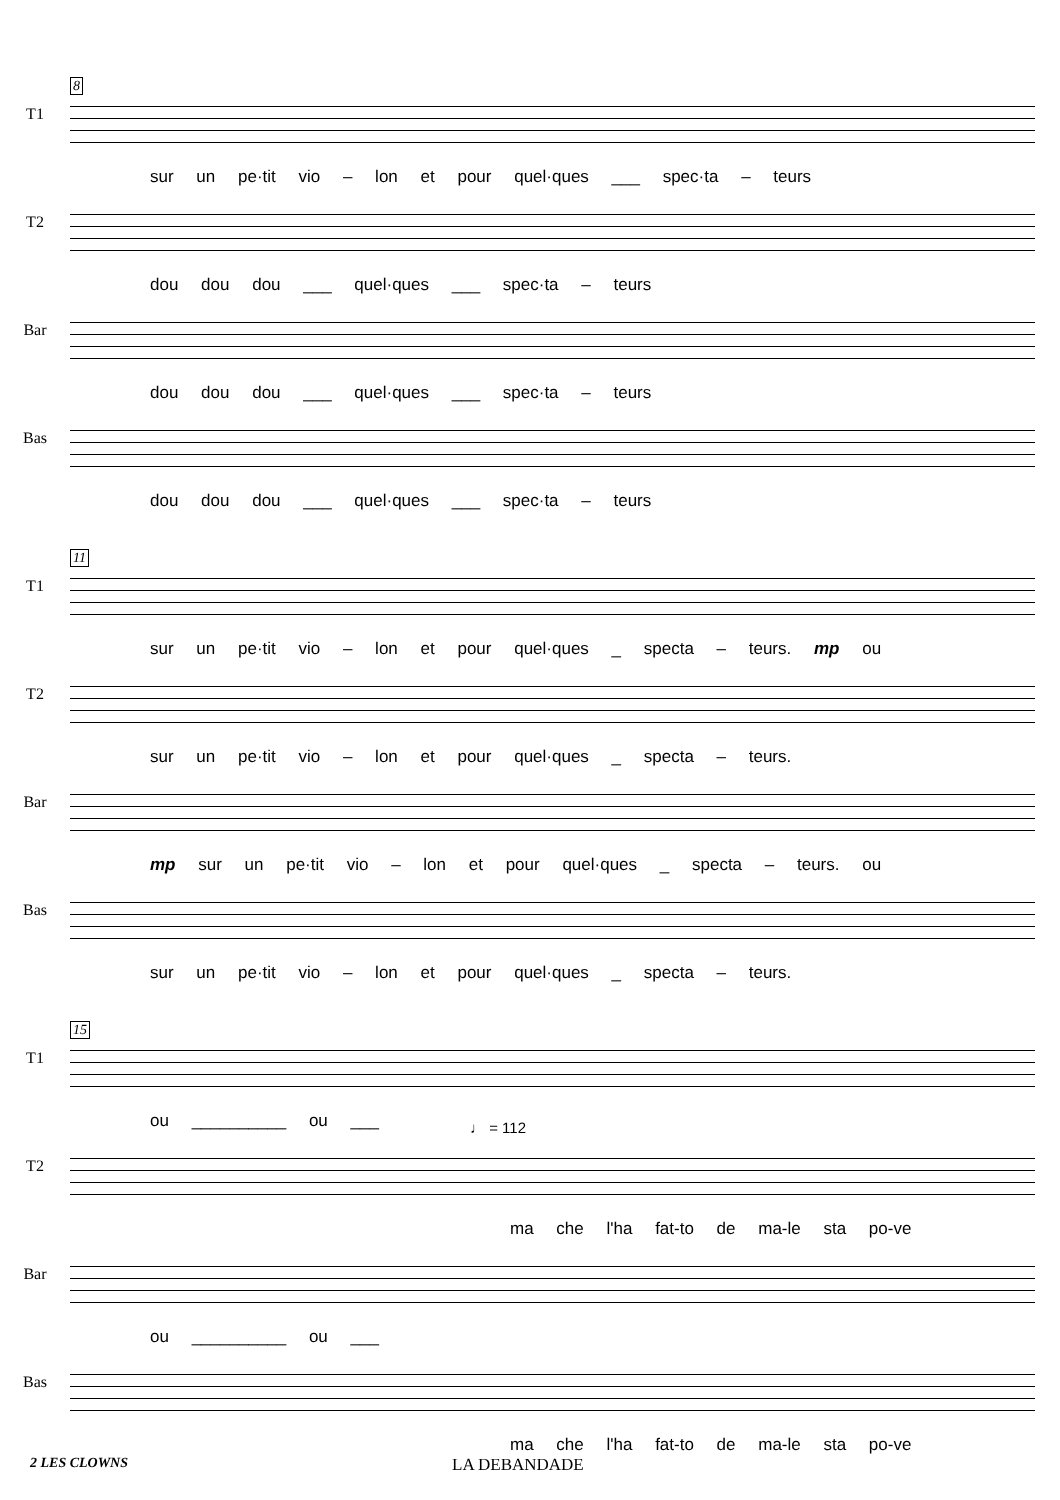T1
8
sur un pe·tit vio – lon et pour quel·ques ___ spec·ta – teurs
T2
dou dou dou ___ quel·ques ___ spec·ta – teurs
Bar
dou dou dou ___ quel·ques ___ spec·ta – teurs
Bas
dou dou dou ___ quel·ques ___ spec·ta – teurs
T1
11
sur un pe·tit vio – lon et pour quel·ques _ specta – teurs. mp ou
T2
sur un pe·tit vio – lon et pour quel·ques _ specta – teurs.
Bar
mp sur un pe·tit vio – lon et pour quel·ques _ specta – teurs. ou
Bas
sur un pe·tit vio – lon et pour quel·ques _ specta – teurs.
T1
15
ou __________ ou ___
T2
♩ = 112
ma che l'ha fat-to de ma-le sta po-ve
Bar
ou __________ ou ___
Bas
ma che l'ha fat-to de ma-le sta po-ve
2 LES CLOWNS LA DEBANDADE